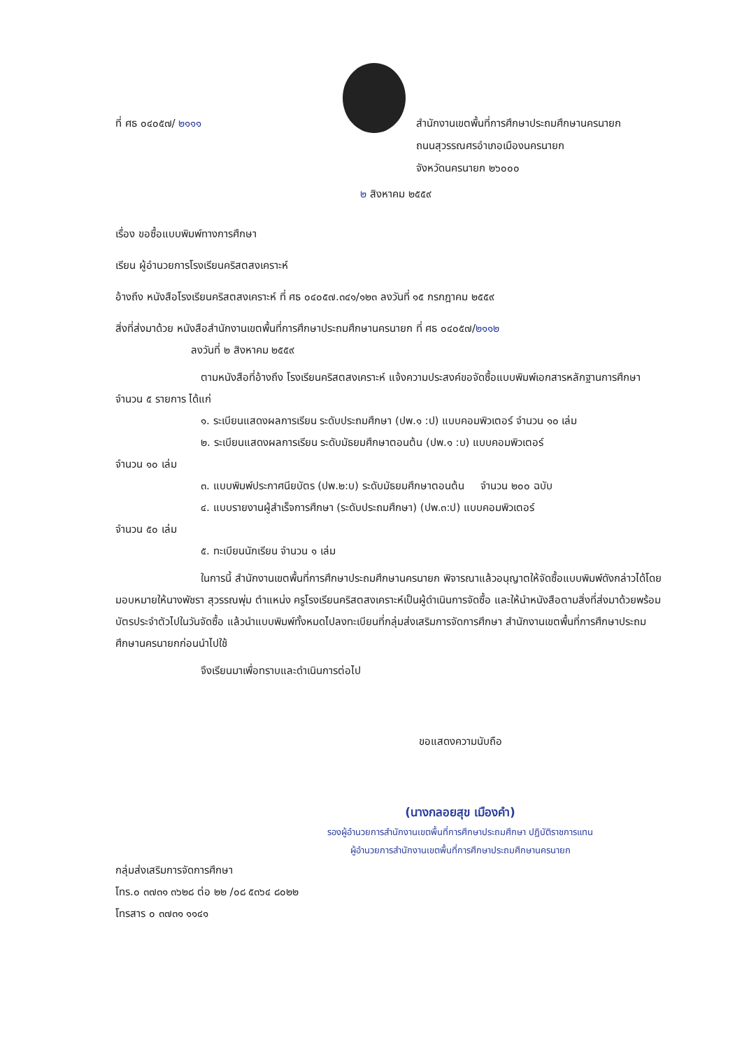ที่ ศธ ๐๔๐๕๗/ ๒๑๑๑
สำนักงานเขตพื้นที่การศึกษาประถมศึกษานครนายก
ถนนสุวรรณศรอำเภอเมืองนครนายก
จังหวัดนครนายก ๒๖๐๐๐
๒ สิงหาคม ๒๕๕๙
เรื่อง ขอซื้อแบบพิมพ์ทางการศึกษา
เรียน ผู้อำนวยการโรงเรียนคริสตสงเคราะห์
อ้างถึง หนังสือโรงเรียนคริสตสงเคราะห์ ที่ ศธ ๐๔๐๕๗.๓๔๑/๑๒๓ ลงวันที่ ๑๕ กรกฎาคม ๒๕๕๙
สิ่งที่ส่งมาด้วย หนังสือสำนักงานเขตพื้นที่การศึกษาประถมศึกษานครนายก ที่ ศธ ๐๔๐๕๗/๒๑๑๒
ลงวันที่ ๒ สิงหาคม ๒๕๕๙
ตามหนังสือที่อ้างถึง โรงเรียนคริสตสงเคราะห์ แจ้งความประสงค์ขอจัดซื้อแบบพิมพ์เอกสารหลักฐานการศึกษา จำนวน ๕ รายการ ได้แก่
๑. ระเบียนแสดงผลการเรียน ระดับประถมศึกษา (ปพ.๑ :ป) แบบคอมพิวเตอร์ จำนวน ๑๐ เล่ม
๒. ระเบียนแสดงผลการเรียน ระดับมัธยมศึกษาตอนต้น (ปพ.๑ :บ) แบบคอมพิวเตอร์
จำนวน ๑๐ เล่ม
๓. แบบพิมพ์ประกาศนียบัตร (ปพ.๒:บ) ระดับมัธยมศึกษาตอนต้น จำนวน ๒๐๐ ฉบับ
๔. แบบรายงานผู้สำเร็จการศึกษา (ระดับประถมศึกษา) (ปพ.๓:ป) แบบคอมพิวเตอร์
จำนวน ๕๐ เล่ม
๕. ทะเบียนนักเรียน จำนวน ๑ เล่ม
ในการนี้ สำนักงานเขตพื้นที่การศึกษาประถมศึกษานครนายก พิจารณาแล้วอนุญาตให้จัดซื้อแบบพิมพ์ดังกล่าวได้โดยมอบหมายให้นางพัชรา สุวรรณพุ่ม ตำแหน่ง ครูโรงเรียนคริสตสงเคราะห์เป็นผู้ดำเนินการจัดซื้อ และให้นำหนังสือตามสิ่งที่ส่งมาด้วยพร้อมบัตรประจำตัวไปในวันจัดซื้อ แล้วนำแบบพิมพ์ทั้งหมดไปลงทะเบียนที่กลุ่มส่งเสริมการจัดการศึกษา สำนักงานเขตพื้นที่การศึกษาประถมศึกษานครนายกก่อนนำไปใช้
จึงเรียนมาเพื่อทราบและดำเนินการต่อไป
ขอแสดงความนับถือ
(นางกลอยสุข เมืองคำ)
รองผู้อำนวยการสำนักงานเขตพื้นที่การศึกษาประถมศึกษา ปฏิบัติราชการแทน
ผู้อำนวยการสำนักงานเขตพื้นที่การศึกษาประถมศึกษานครนายก
กลุ่มส่งเสริมการจัดการศึกษา
โทร.๐ ๓๗๓๑ ๓๖๒๘ ต่อ ๒๒ /๐๘ ๕๓๖๔ ๘๐๒๒
โทรสาร ๐ ๓๗๓๑ ๑๑๔๑